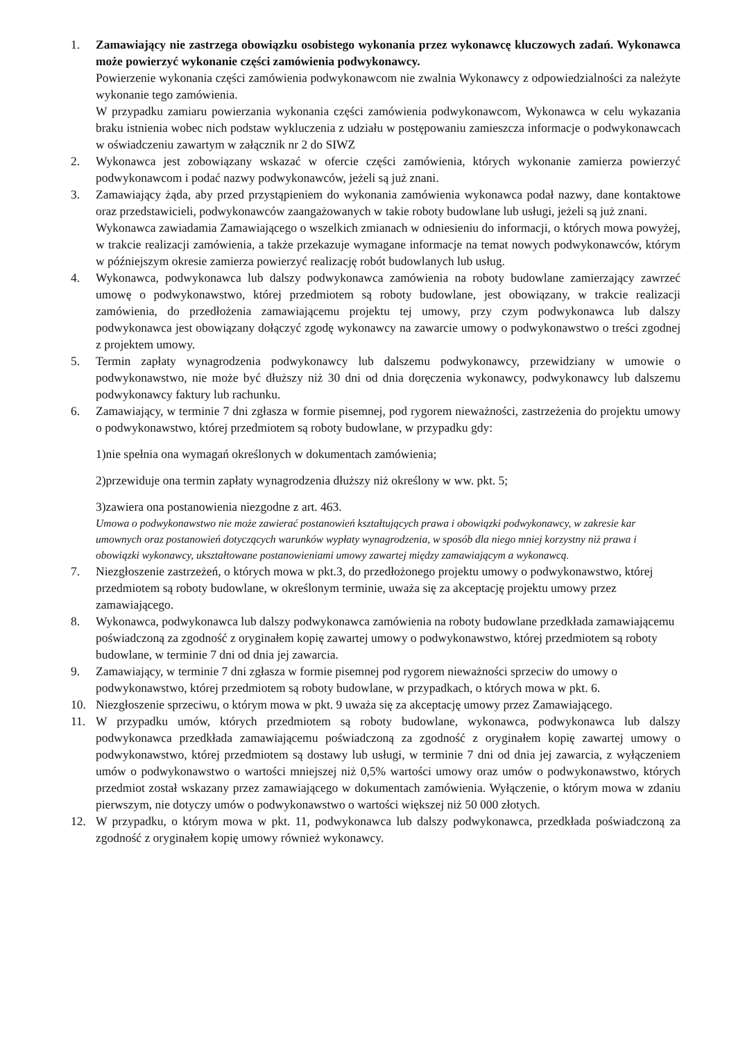1. Zamawiający nie zastrzega obowiązku osobistego wykonania przez wykonawcę kluczowych zadań. Wykonawca może powierzyć wykonanie części zamówienia podwykonawcy.
Powierzenie wykonania części zamówienia podwykonawcom nie zwalnia Wykonawcy z odpowiedzialności za należyte wykonanie tego zamówienia.
W przypadku zamiaru powierzania wykonania części zamówienia podwykonawcom, Wykonawca w celu wykazania braku istnienia wobec nich podstaw wykluczenia z udziału w postępowaniu zamieszcza informacje o podwykonawcach w oświadczeniu zawartym w załącznik nr 2 do SIWZ
2. Wykonawca jest zobowiązany wskazać w ofercie części zamówienia, których wykonanie zamierza powierzyć podwykonawcom i podać nazwy podwykonawców, jeżeli są już znani.
3. Zamawiający żąda, aby przed przystąpieniem do wykonania zamówienia wykonawca podał nazwy, dane kontaktowe oraz przedstawicieli, podwykonawców zaangażowanych w takie roboty budowlane lub usługi, jeżeli są już znani.
Wykonawca zawiadamia Zamawiającego o wszelkich zmianach w odniesieniu do informacji, o których mowa powyżej, w trakcie realizacji zamówienia, a także przekazuje wymagane informacje na temat nowych podwykonawców, którym w późniejszym okresie zamierza powierzyć realizację robót budowlanych lub usług.
4. Wykonawca, podwykonawca lub dalszy podwykonawca zamówienia na roboty budowlane zamierzający zawrzeć umowę o podwykonawstwo, której przedmiotem są roboty budowlane, jest obowiązany, w trakcie realizacji zamówienia, do przedłożenia zamawiającemu projektu tej umowy, przy czym podwykonawca lub dalszy podwykonawca jest obowiązany dołączyć zgodę wykonawcy na zawarcie umowy o podwykonawstwo o treści zgodnej z projektem umowy.
5. Termin zapłaty wynagrodzenia podwykonawcy lub dalszemu podwykonawcy, przewidziany w umowie o podwykonawstwo, nie może być dłuższy niż 30 dni od dnia doręczenia wykonawcy, podwykonawcy lub dalszemu podwykonawcy faktury lub rachunku.
6. Zamawiający, w terminie 7 dni zgłasza w formie pisemnej, pod rygorem nieważności, zastrzeżenia do projektu umowy o podwykonawstwo, której przedmiotem są roboty budowlane, w przypadku gdy:
1)nie spełnia ona wymagań określonych w dokumentach zamówienia;
2)przewiduje ona termin zapłaty wynagrodzenia dłuższy niż określony w ww. pkt. 5;
3)zawiera ona postanowienia niezgodne z art. 463.
Umowa o podwykonawstwo nie może zawierać postanowień kształtujących prawa i obowiązki podwykonawcy, w zakresie kar umownych oraz postanowień dotyczących warunków wypłaty wynagrodzenia, w sposób dla niego mniej korzystny niż prawa i obowiązki wykonawcy, ukształtowane postanowieniami umowy zawartej między zamawiającym a wykonawcą.
7. Niezgłoszenie zastrzeżeń, o których mowa w pkt.3, do przedłożonego projektu umowy o podwykonawstwo, której przedmiotem są roboty budowlane, w określonym terminie, uważa się za akceptację projektu umowy przez zamawiającego.
8. Wykonawca, podwykonawca lub dalszy podwykonawca zamówienia na roboty budowlane przedkłada zamawiającemu poświadczoną za zgodność z oryginałem kopię zawartej umowy o podwykonawstwo, której przedmiotem są roboty budowlane, w terminie 7 dni od dnia jej zawarcia.
9. Zamawiający, w terminie 7 dni zgłasza w formie pisemnej pod rygorem nieważności sprzeciw do umowy o podwykonawstwo, której przedmiotem są roboty budowlane, w przypadkach, o których mowa w pkt. 6.
10. Niezgłoszenie sprzeciwu, o którym mowa w pkt. 9 uważa się za akceptację umowy przez Zamawiającego.
11. W przypadku umów, których przedmiotem są roboty budowlane, wykonawca, podwykonawca lub dalszy podwykonawca przedkłada zamawiającemu poświadczoną za zgodność z oryginałem kopię zawartej umowy o podwykonawstwo, której przedmiotem są dostawy lub usługi, w terminie 7 dni od dnia jej zawarcia, z wyłączeniem umów o podwykonawstwo o wartości mniejszej niż 0,5% wartości umowy oraz umów o podwykonawstwo, których przedmiot został wskazany przez zamawiającego w dokumentach zamówienia. Wyłączenie, o którym mowa w zdaniu pierwszym, nie dotyczy umów o podwykonawstwo o wartości większej niż 50 000 złotych.
12. W przypadku, o którym mowa w pkt. 11, podwykonawca lub dalszy podwykonawca, przedkłada poświadczoną za zgodność z oryginałem kopię umowy również wykonawcy.